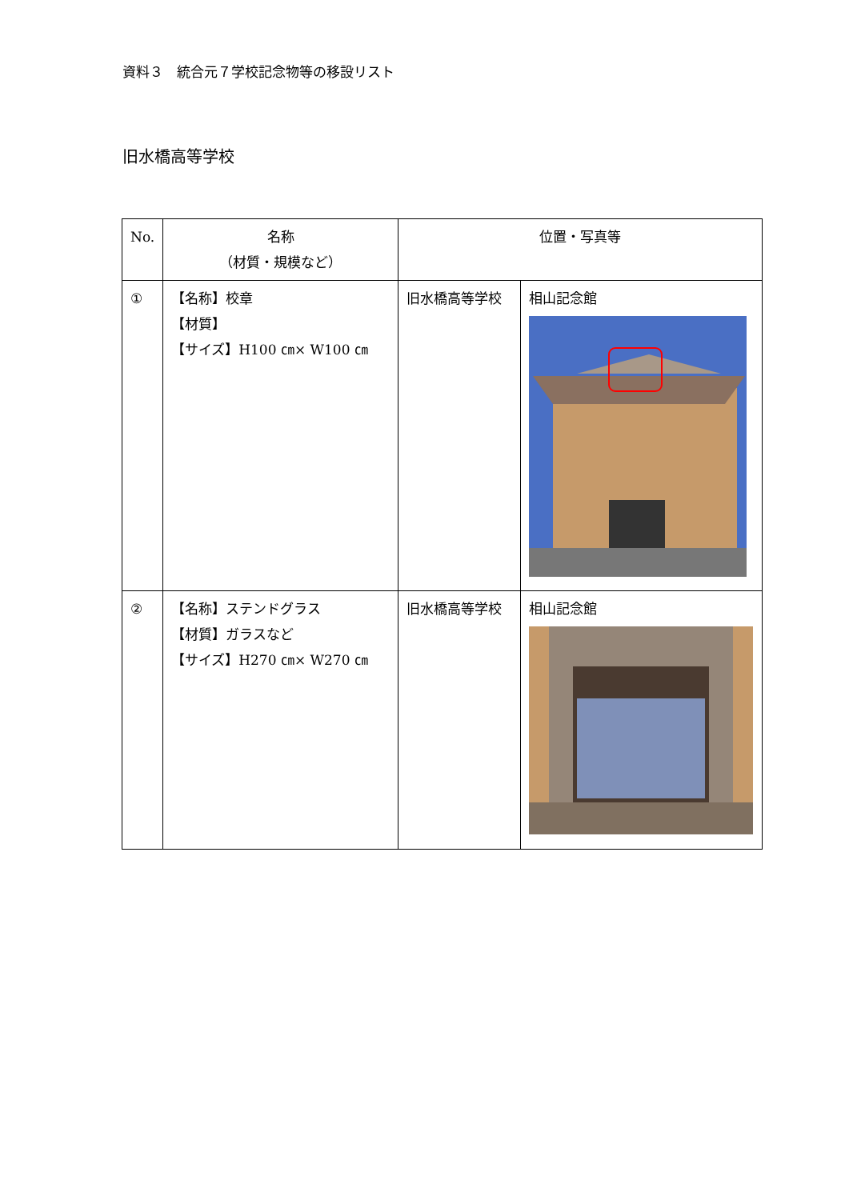資料３　統合元７学校記念物等の移設リスト
旧水橋高等学校
| No. | 名称 （材質・規模など） | 位置・写真等 | |
| --- | --- | --- | --- |
| ① | 【名称】校章 【材質】 【サイズ】H100 ㎝× W100 ㎝ | 旧水橋高等学校 | 相山記念館 |
| ② | 【名称】ステンドグラス 【材質】ガラスなど 【サイズ】H270 ㎝× W270 ㎝ | 旧水橋高等学校 | 相山記念館 |